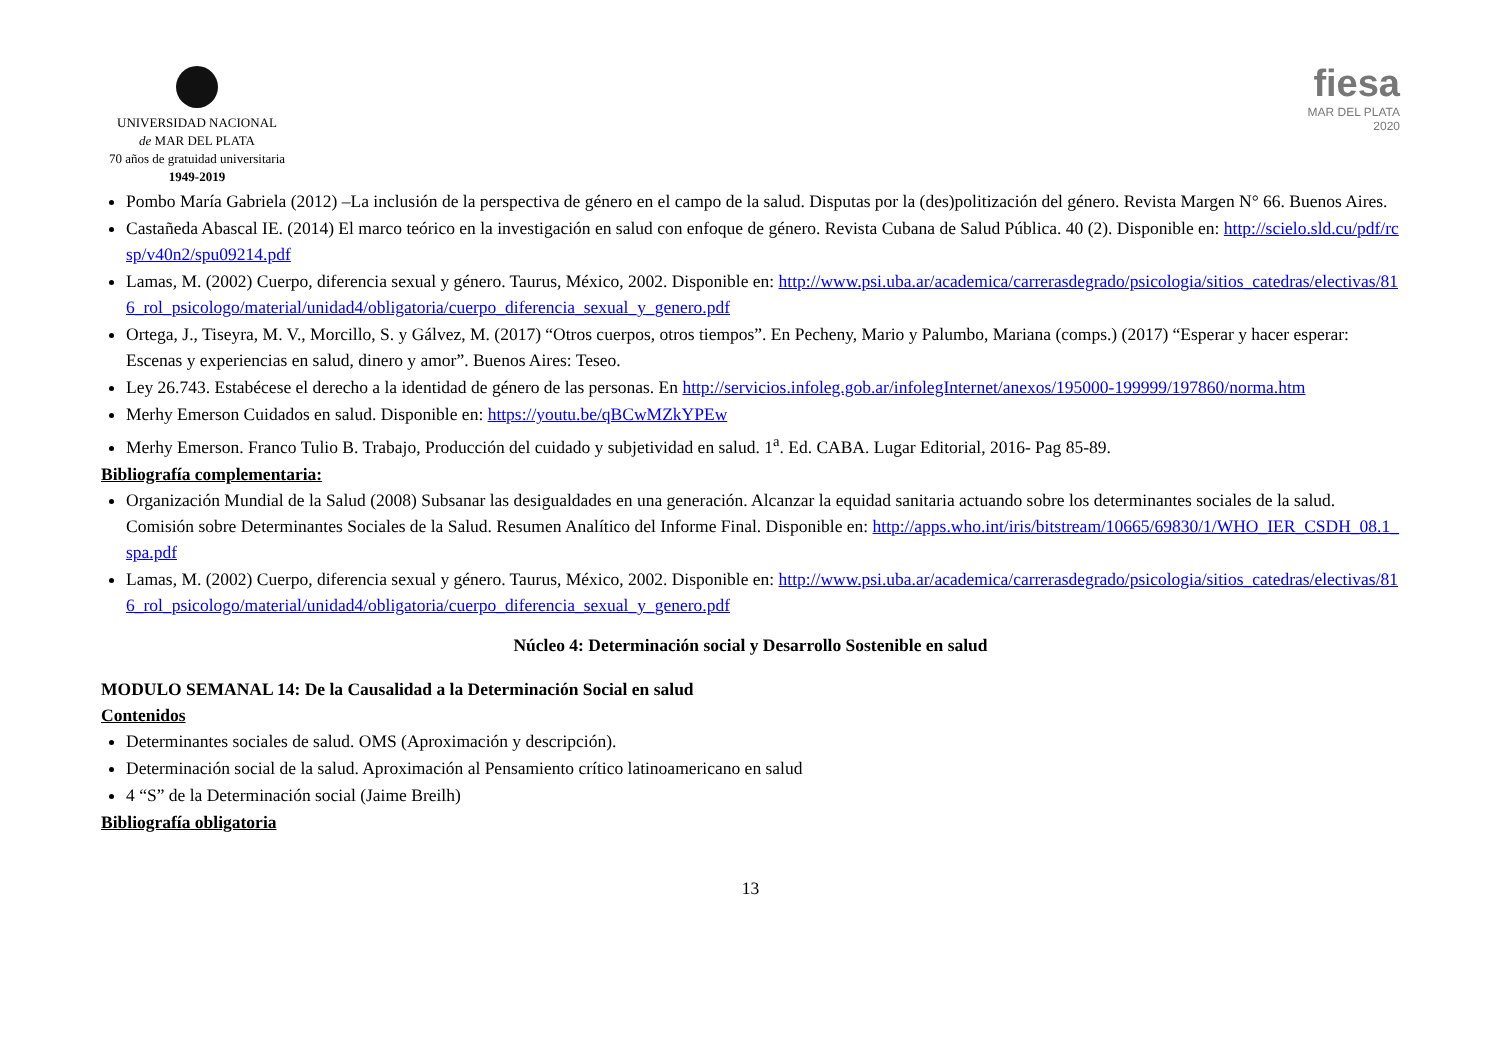UNIVERSIDAD NACIONAL
de MAR DEL PLATA
70 años de gratuidad universitaria
1949-2019
fiesa
MAR DEL PLATA
2020
Pombo María Gabriela (2012) –La inclusión de la perspectiva de género en el campo de la salud. Disputas por la (des)politización del género. Revista Margen N° 66. Buenos Aires.
Castañeda Abascal IE. (2014) El marco teórico en la investigación en salud con enfoque de género. Revista Cubana de Salud Pública. 40 (2). Disponible en: http://scielo.sld.cu/pdf/rcsp/v40n2/spu09214.pdf
Lamas, M. (2002) Cuerpo, diferencia sexual y género. Taurus, México, 2002. Disponible en: http://www.psi.uba.ar/academica/carrerasdegrado/psicologia/sitios_catedras/electivas/816_rol_psicologo/material/unidad4/obligatoria/cuerpo_diferencia_sexual_y_genero.pdf
Ortega, J., Tiseyra, M. V., Morcillo, S. y Gálvez, M. (2017) “Otros cuerpos, otros tiempos”. En Pecheny, Mario y Palumbo, Mariana (comps.) (2017) “Esperar y hacer esperar: Escenas y experiencias en salud, dinero y amor”. Buenos Aires: Teseo.
Ley 26.743. Estabécese el derecho a la identidad de género de las personas. En http://servicios.infoleg.gob.ar/infolegInternet/anexos/195000-199999/197860/norma.htm
Merhy Emerson Cuidados en salud. Disponible en: https://youtu.be/qBCwMZkYPEw
Merhy Emerson. Franco Tulio B. Trabajo, Producción del cuidado y subjetividad en salud. 1<sup>a</sup>. Ed. CABA. Lugar Editorial, 2016- Pag 85-89.
Bibliografía complementaria:
Organización Mundial de la Salud (2008) Subsanar las desigualdades en una generación. Alcanzar la equidad sanitaria actuando sobre los determinantes sociales de la salud. Comisión sobre Determinantes Sociales de la Salud. Resumen Analítico del Informe Final. Disponible en: http://apps.who.int/iris/bitstream/10665/69830/1/WHO_IER_CSDH_08.1_spa.pdf
Lamas, M. (2002) Cuerpo, diferencia sexual y género. Taurus, México, 2002. Disponible en: http://www.psi.uba.ar/academica/carrerasdegrado/psicologia/sitios_catedras/electivas/816_rol_psicologo/material/unidad4/obligatoria/cuerpo_diferencia_sexual_y_genero.pdf
Núcleo 4: Determinación social y Desarrollo Sostenible en salud
MODULO SEMANAL 14: De la Causalidad a la Determinación Social en salud
Contenidos
Determinantes sociales de salud. OMS (Aproximación y descripción).
Determinación social de la salud. Aproximación al Pensamiento crítico latinoamericano en salud
4 “S” de la Determinación social (Jaime Breilh)
Bibliografía obligatoria
13